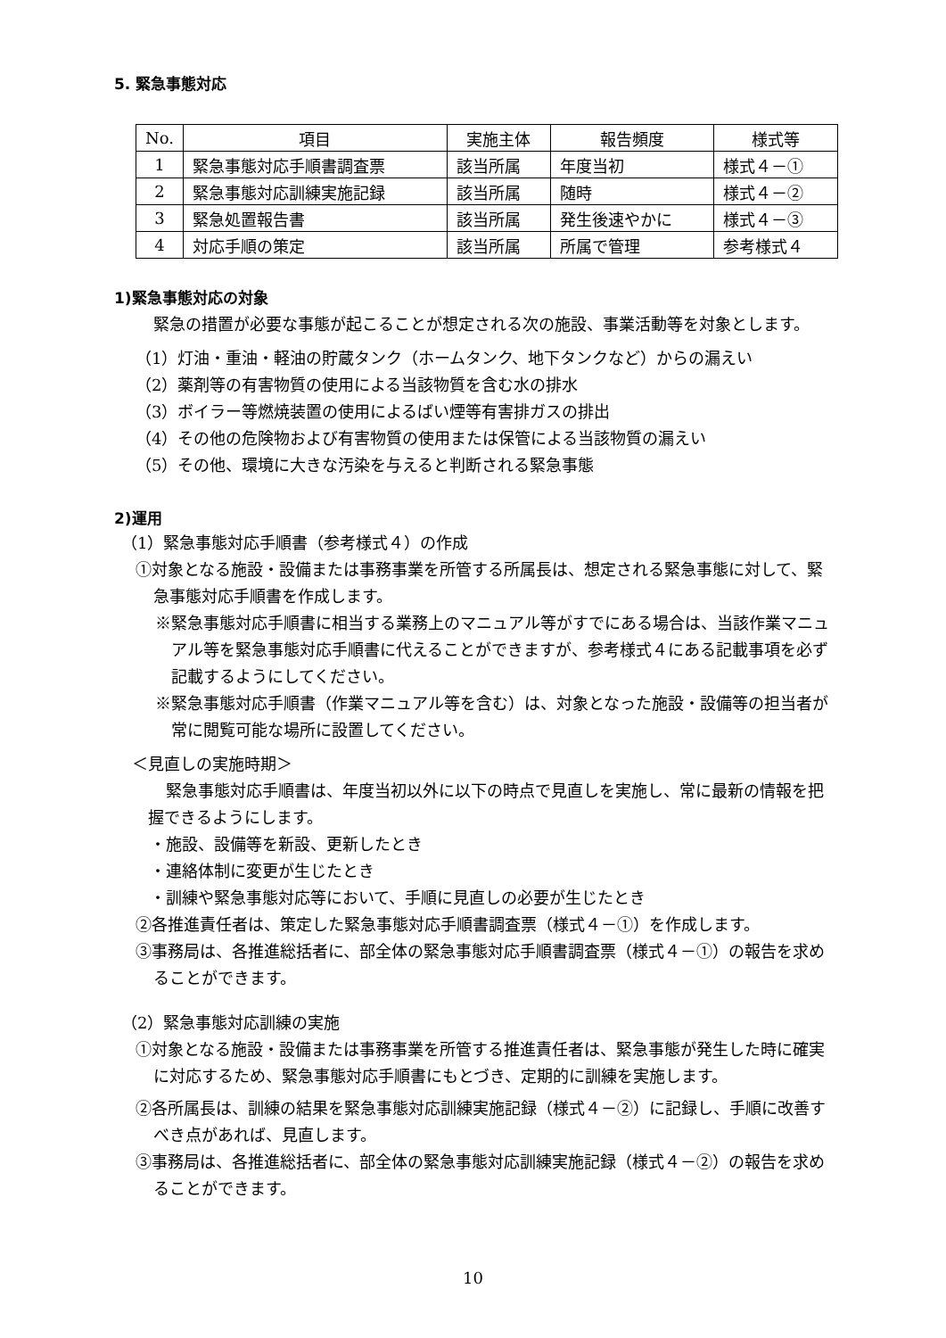5. 緊急事態対応
| No. | 項目 | 実施主体 | 報告頻度 | 様式等 |
| --- | --- | --- | --- | --- |
| 1 | 緊急事態対応手順書調査票 | 該当所属 | 年度当初 | 様式４－① |
| 2 | 緊急事態対応訓練実施記録 | 該当所属 | 随時 | 様式４－② |
| 3 | 緊急処置報告書 | 該当所属 | 発生後速やかに | 様式４－③ |
| 4 | 対応手順の策定 | 該当所属 | 所属で管理 | 参考様式４ |
1)緊急事態対応の対象
緊急の措置が必要な事態が起こることが想定される次の施設、事業活動等を対象とします。
（1）灯油・重油・軽油の貯蔵タンク（ホームタンク、地下タンクなど）からの漏えい
（2）薬剤等の有害物質の使用による当該物質を含む水の排水
（3）ボイラー等燃焼装置の使用によるばい煙等有害排ガスの排出
（4）その他の危険物および有害物質の使用または保管による当該物質の漏えい
（5）その他、環境に大きな汚染を与えると判断される緊急事態
2)運用
（1）緊急事態対応手順書（参考様式４）の作成
①対象となる施設・設備または事務事業を所管する所属長は、想定される緊急事態に対して、緊急事態対応手順書を作成します。
※緊急事態対応手順書に相当する業務上のマニュアル等がすでにある場合は、当該作業マニュアル等を緊急事態対応手順書に代えることができますが、参考様式４にある記載事項を必ず記載するようにしてください。
※緊急事態対応手順書（作業マニュアル等を含む）は、対象となった施設・設備等の担当者が常に閲覧可能な場所に設置してください。
＜見直しの実施時期＞
緊急事態対応手順書は、年度当初以外に以下の時点で見直しを実施し、常に最新の情報を把握できるようにします。
・施設、設備等を新設、更新したとき
・連絡体制に変更が生じたとき
・訓練や緊急事態対応等において、手順に見直しの必要が生じたとき
②各推進責任者は、策定した緊急事態対応手順書調査票（様式４－①）を作成します。
③事務局は、各推進総括者に、部全体の緊急事態対応手順書調査票（様式４－①）の報告を求めることができます。
（2）緊急事態対応訓練の実施
①対象となる施設・設備または事務事業を所管する推進責任者は、緊急事態が発生した時に確実に対応するため、緊急事態対応手順書にもとづき、定期的に訓練を実施します。
②各所属長は、訓練の結果を緊急事態対応訓練実施記録（様式４－②）に記録し、手順に改善すべき点があれば、見直します。
③事務局は、各推進総括者に、部全体の緊急事態対応訓練実施記録（様式４－②）の報告を求めることができます。
10